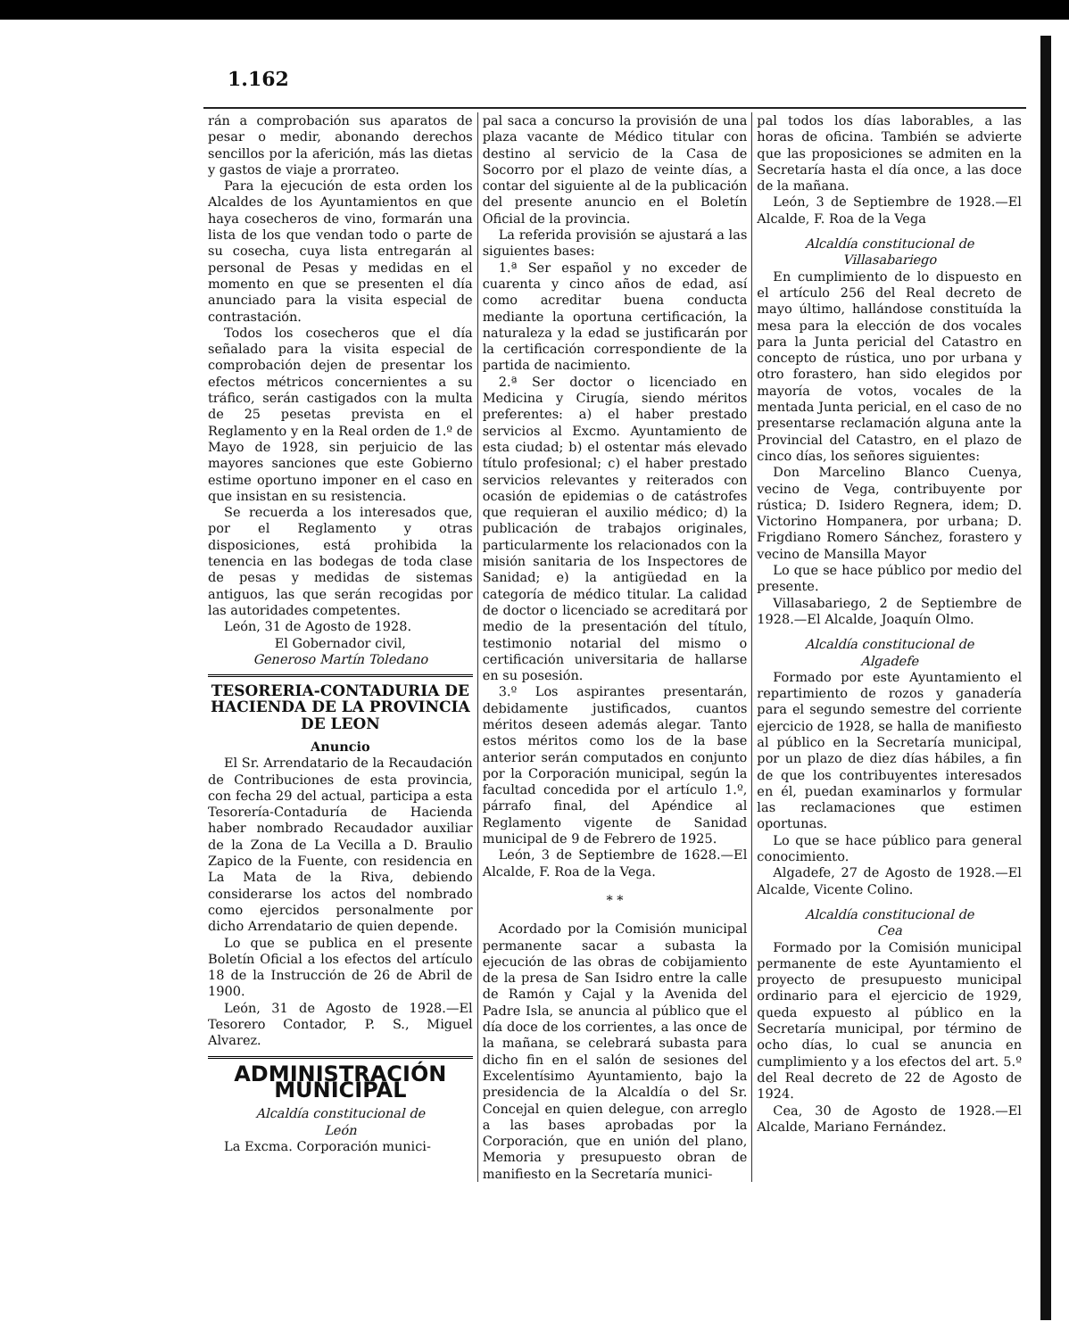1.162
rán a comprobación sus aparatos de pesar o medir, abonando derechos sencillos por la aferición, más las dietas y gastos de viaje a prorrateo.
Para la ejecución de esta orden los Alcaldes de los Ayuntamientos en que haya cosecheros de vino, formarán una lista de los que vendan todo o parte de su cosecha, cuya lista entregarán al personal de Pesas y medidas en el momento en que se presenten el día anunciado para la visita especial de contrastación.
Todos los cosecheros que el día señalado para la visita especial de comprobación dejen de presentar los efectos métricos concernientes a su tráfico, serán castigados con la multa de 25 pesetas prevista en el Reglamento y en la Real orden de 1.º de Mayo de 1928, sin perjuicio de las mayores sanciones que este Gobierno estime oportuno imponer en el caso en que insistan en su resistencia.
Se recuerda a los interesados que, por el Reglamento y otras disposiciones, está prohibida la tenencia en las bodegas de toda clase de pesas y medidas de sistemas antiguos, las que serán recogidas por las autoridades competentes.
León, 31 de Agosto de 1928.
El Gobernador civil,
Generoso Martín Toledano
TESORERIA-CONTADURIA DE HACIENDA DE LA PROVINCIA DE LEON
Anuncio
El Sr. Arrendatario de la Recaudación de Contribuciones de esta provincia, con fecha 29 del actual, participa a esta Tesorería-Contaduría de Hacienda haber nombrado Recaudador auxiliar de la Zona de La Vecilla a D. Braulio Zapico de la Fuente, con residencia en La Mata de la Riva, debiendo considerarse los actos del nombrado como ejercidos personalmente por dicho Arrendatario de quien depende.
Lo que se publica en el presente Boletín Oficial a los efectos del artículo 18 de la Instrucción de 26 de Abril de 1900.
León, 31 de Agosto de 1928.—El Tesorero Contador, P. S., Miguel Alvarez.
ADMINISTRACIÓN MUNICIPAL
Alcaldía constitucional de
León
La Excma. Corporación munici-
pal saca a concurso la provisión de una plaza vacante de Médico titular con destino al servicio de la Casa de Socorro por el plazo de veinte días, a contar del siguiente al de la publicación del presente anuncio en el Boletín Oficial de la provincia.
La referida provisión se ajustará a las siguientes bases:
1.ª Ser español y no exceder de cuarenta y cinco años de edad, así como acreditar buena conducta mediante la oportuna certificación, la naturaleza y la edad se justificarán por la certificación correspondiente de la partida de nacimiento.
2.ª Ser doctor o licenciado en Medicina y Cirugía, siendo méritos preferentes: a) el haber prestado servicios al Excmo. Ayuntamiento de esta ciudad; b) el ostentar más elevado título profesional; c) el haber prestado servicios relevantes y reiterados con ocasión de epidemias o de catástrofes que requieran el auxilio médico; d) la publicación de trabajos originales, particularmente los relacionados con la misión sanitaria de los Inspectores de Sanidad; e) la antigüedad en la categoría de médico titular. La calidad de doctor o licenciado se acreditará por medio de la presentación del título, testimonio notarial del mismo o certificación universitaria de hallarse en su posesión.
3.º Los aspirantes presentarán, debidamente justificados, cuantos méritos deseen además alegar. Tanto estos méritos como los de la base anterior serán computados en conjunto por la Corporación municipal, según la facultad concedida por el artículo 1.º, párrafo final, del Apéndice al Reglamento vigente de Sanidad municipal de 9 de Febrero de 1925.
León, 3 de Septiembre de 1628.—El Alcalde, F. Roa de la Vega.
* *
Acordado por la Comisión municipal permanente sacar a subasta la ejecución de las obras de cobijamiento de la presa de San Isidro entre la calle de Ramón y Cajal y la Avenida del Padre Isla, se anuncia al público que el día doce de los corrientes, a las once de la mañana, se celebrará subasta para dicho fin en el salón de sesiones del Excelentísimo Ayuntamiento, bajo la presidencia de la Alcaldía o del Sr. Concejal en quien delegue, con arreglo a las bases aprobadas por la Corporación, que en unión del plano, Memoria y presupuesto obran de manifiesto en la Secretaría munici-
pal todos los días laborables, a las horas de oficina. También se advierte que las proposiciones se admiten en la Secretaría hasta el día once, a las doce de la mañana.
León, 3 de Septiembre de 1928.—El Alcalde, F. Roa de la Vega
Alcaldía constitucional de
Villasabariego
En cumplimiento de lo dispuesto en el artículo 256 del Real decreto de mayo último, hallándose constituída la mesa para la elección de dos vocales para la Junta pericial del Catastro en concepto de rústica, uno por urbana y otro forastero, han sido elegidos por mayoría de votos, vocales de la mentada Junta pericial, en el caso de no presentarse reclamación alguna ante la Provincial del Catastro, en el plazo de cinco días, los señores siguientes:
Don Marcelino Blanco Cuenya, vecino de Vega, contribuyente por rústica; D. Isidero Regnera, idem; D. Victorino Hompanera, por urbana; D. Frigdiano Romero Sánchez, forastero y vecino de Mansilla Mayor
Lo que se hace público por medio del presente.
Villasabariego, 2 de Septiembre de 1928.—El Alcalde, Joaquín Olmo.
Alcaldía constitucional de
Algadefe
Formado por este Ayuntamiento el repartimiento de rozos y ganadería para el segundo semestre del corriente ejercicio de 1928, se halla de manifiesto al público en la Secretaría municipal, por un plazo de diez días hábiles, a fin de que los contribuyentes interesados en él, puedan examinarlos y formular las reclamaciones que estimen oportunas.
Lo que se hace público para general conocimiento.
Algadefe, 27 de Agosto de 1928.—El Alcalde, Vicente Colino.
Alcaldía constitucional de
Cea
Formado por la Comisión municipal permanente de este Ayuntamiento el proyecto de presupuesto municipal ordinario para el ejercicio de 1929, queda expuesto al público en la Secretaría municipal, por término de ocho días, lo cual se anuncia en cumplimiento y a los efectos del art. 5.º del Real decreto de 22 de Agosto de 1924.
Cea, 30 de Agosto de 1928.—El Alcalde, Mariano Fernández.